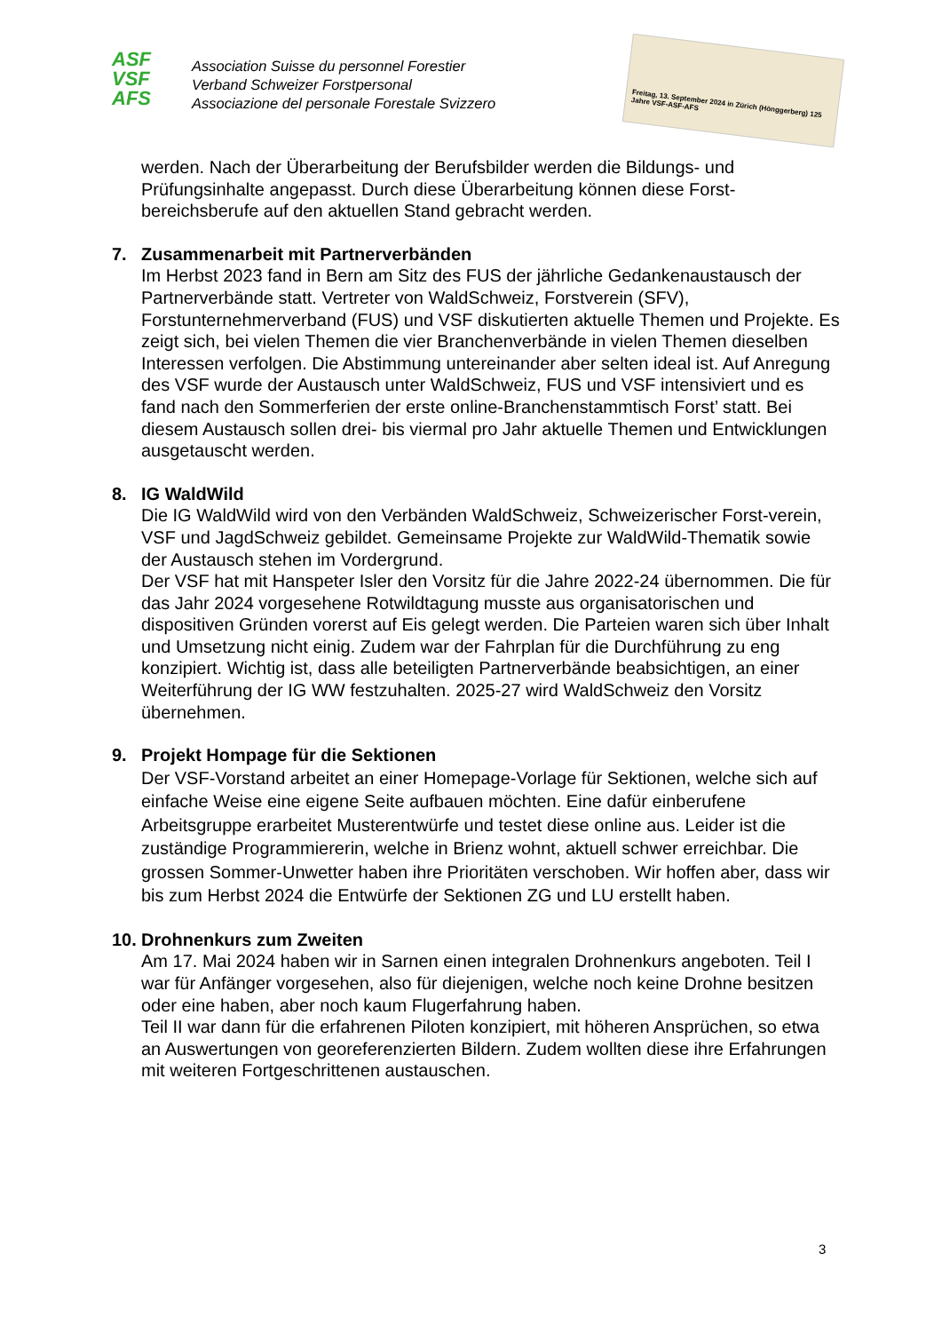ASF
VSF
AFS
Association Suisse du personnel Forestier
Verband Schweizer Forstpersonal
Associazione del personale Forestale Svizzero
Freitag, 13. September 2024 in Zürich (Hönggerberg) 125 Jahre VSF-ASF-AFS
werden. Nach der Überarbeitung der Berufsbilder werden die Bildungs- und Prüfungsinhalte angepasst. Durch diese Überarbeitung können diese Forst-bereichsberufe auf den aktuellen Stand gebracht werden.
7. Zusammenarbeit mit Partnerverbänden
Im Herbst 2023 fand in Bern am Sitz des FUS der jährliche Gedankenaustausch der Partnerverbände statt. Vertreter von WaldSchweiz, Forstverein (SFV), Forstunternehmerverband (FUS) und VSF diskutierten aktuelle Themen und Projekte. Es zeigt sich, bei vielen Themen die vier Branchenverbände in vielen Themen dieselben Interessen verfolgen. Die Abstimmung untereinander aber selten ideal ist. Auf Anregung des VSF wurde der Austausch unter WaldSchweiz, FUS und VSF intensiviert und es fand nach den Sommerferien der erste online-Branchenstammtisch Forst’ statt. Bei diesem Austausch sollen drei- bis viermal pro Jahr aktuelle Themen und Entwicklungen ausgetauscht werden.
8. IG WaldWild
Die IG WaldWild wird von den Verbänden WaldSchweiz, Schweizerischer Forst-verein, VSF und JagdSchweiz gebildet. Gemeinsame Projekte zur WaldWild-Thematik sowie der Austausch stehen im Vordergrund.
Der VSF hat mit Hanspeter Isler den Vorsitz für die Jahre 2022-24 übernommen. Die für das Jahr 2024 vorgesehene Rotwildtagung musste aus organisatorischen und dispositiven Gründen vorerst auf Eis gelegt werden. Die Parteien waren sich über Inhalt und Umsetzung nicht einig. Zudem war der Fahrplan für die Durchführung zu eng konzipiert. Wichtig ist, dass alle beteiligten Partnerverbände beabsichtigen, an einer Weiterführung der IG WW festzuhalten. 2025-27 wird WaldSchweiz den Vorsitz übernehmen.
9. Projekt Hompage für die Sektionen
Der VSF-Vorstand arbeitet an einer Homepage-Vorlage für Sektionen, welche sich auf einfache Weise eine eigene Seite aufbauen möchten. Eine dafür einberufene Arbeitsgruppe erarbeitet Musterentwürfe und testet diese online aus. Leider ist die zuständige Programmiererin, welche in Brienz wohnt, aktuell schwer erreichbar. Die grossen Sommer-Unwetter haben ihre Prioritäten verschoben. Wir hoffen aber, dass wir bis zum Herbst 2024 die Entwürfe der Sektionen ZG und LU erstellt haben.
10. Drohnenkurs zum Zweiten
Am 17. Mai 2024 haben wir in Sarnen einen integralen Drohnenkurs angeboten. Teil I war für Anfänger vorgesehen, also für diejenigen, welche noch keine Drohne besitzen oder eine haben, aber noch kaum Flugerfahrung haben.
Teil II war dann für die erfahrenen Piloten konzipiert, mit höheren Ansprüchen, so etwa an Auswertungen von georeferenzierten Bildern. Zudem wollten diese ihre Erfahrungen mit weiteren Fortgeschrittenen austauschen.
3